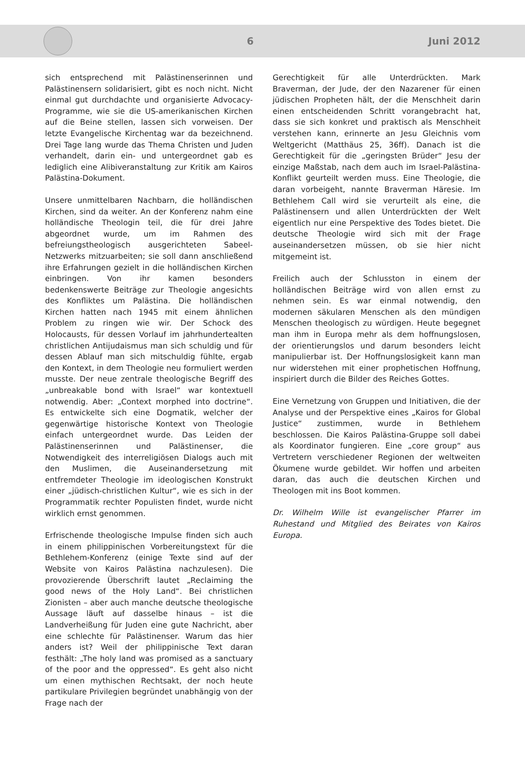6 Juni 2012
sich entsprechend mit Palästinenserinnen und Palästinensern solidarisiert, gibt es noch nicht. Nicht einmal gut durchdachte und organisierte Advocacy-Programme, wie sie die US-amerikanischen Kirchen auf die Beine stellen, lassen sich vorweisen. Der letzte Evangelische Kirchentag war da bezeichnend. Drei Tage lang wurde das Thema Christen und Juden verhandelt, darin ein- und untergeordnet gab es lediglich eine Alibiveranstaltung zur Kritik am Kairos Palästina-Dokument.
Unsere unmittelbaren Nachbarn, die holländischen Kirchen, sind da weiter. An der Konferenz nahm eine holländische Theologin teil, die für drei Jahre abgeordnet wurde, um im Rahmen des befreiungstheologisch ausgerichteten Sabeel-Netzwerks mitzuarbeiten; sie soll dann anschließend ihre Erfahrungen gezielt in die holländischen Kirchen einbringen. Von ihr kamen besonders bedenkenswerte Beiträge zur Theologie angesichts des Konfliktes um Palästina. Die holländischen Kirchen hatten nach 1945 mit einem ähnlichen Problem zu ringen wie wir. Der Schock des Holocausts, für dessen Vorlauf im jahrhundertealten christlichen Antijudaismus man sich schuldig und für dessen Ablauf man sich mitschuldig fühlte, ergab den Kontext, in dem Theologie neu formuliert werden musste. Der neue zentrale theologische Begriff des „unbreakable bond with Israel“ war kontextuell notwendig. Aber: „Context morphed into doctrine“. Es entwickelte sich eine Dogmatik, welcher der gegenwärtige historische Kontext von Theologie einfach untergeordnet wurde. Das Leiden der Palästinenserinnen und Palästinenser, die Notwendigkeit des interreligiösen Dialogs auch mit den Muslimen, die Auseinandersetzung mit entfremdeter Theologie im ideologischen Konstrukt einer „jüdisch-christlichen Kultur“, wie es sich in der Programmatik rechter Populisten findet, wurde nicht wirklich ernst genommen.
Erfrischende theologische Impulse finden sich auch in einem philippinischen Vorbereitungstext für die Bethlehem-Konferenz (einige Texte sind auf der Website von Kairos Palästina nachzulesen). Die provozierende Überschrift lautet „Reclaiming the good news of the Holy Land“. Bei christlichen Zionisten – aber auch manche deutsche theologische Aussage läuft auf dasselbe hinaus – ist die Landverheißung für Juden eine gute Nachricht, aber eine schlechte für Palästinenser. Warum das hier anders ist? Weil der philippinische Text daran festhält: „The holy land was promised as a sanctuary of the poor and the oppressed“. Es geht also nicht um einen mythischen Rechtsakt, der noch heute partikulare Privilegien begründet unabhängig von der Frage nach der
Gerechtigkeit für alle Unterdrückten. Mark Braverman, der Jude, der den Nazarener für einen jüdischen Propheten hält, der die Menschheit darin einen entscheidenden Schritt vorangebracht hat, dass sie sich konkret und praktisch als Menschheit verstehen kann, erinnerte an Jesu Gleichnis vom Weltgericht (Matthäus 25, 36ff). Danach ist die Gerechtigkeit für die „geringsten Brüder“ Jesu der einzige Maßstab, nach dem auch im Israel-Palästina-Konflikt geurteilt werden muss. Eine Theologie, die daran vorbeigeht, nannte Braverman Häresie. Im Bethlehem Call wird sie verurteilt als eine, die Palästinensern und allen Unterdrückten der Welt eigentlich nur eine Perspektive des Todes bietet. Die deutsche Theologie wird sich mit der Frage auseinandersetzen müssen, ob sie hier nicht mitgemeint ist.
Freilich auch der Schlusston in einem der holländischen Beiträge wird von allen ernst zu nehmen sein. Es war einmal notwendig, den modernen säkularen Menschen als den mündigen Menschen theologisch zu würdigen. Heute begegnet man ihm in Europa mehr als dem hoffnungslosen, der orientierungslos und darum besonders leicht manipulierbar ist. Der Hoffnungslosigkeit kann man nur widerstehen mit einer prophetischen Hoffnung, inspiriert durch die Bilder des Reiches Gottes.
Eine Vernetzung von Gruppen und Initiativen, die der Analyse und der Perspektive eines „Kairos for Global Justice“ zustimmen, wurde in Bethlehem beschlossen. Die Kairos Palästina-Gruppe soll dabei als Koordinator fungieren. Eine „core group“ aus Vertretern verschiedener Regionen der weltweiten Ökumene wurde gebildet. Wir hoffen und arbeiten daran, das auch die deutschen Kirchen und Theologen mit ins Boot kommen.
Dr. Wilhelm Wille ist evangelischer Pfarrer im Ruhestand und Mitglied des Beirates von Kairos Europa.